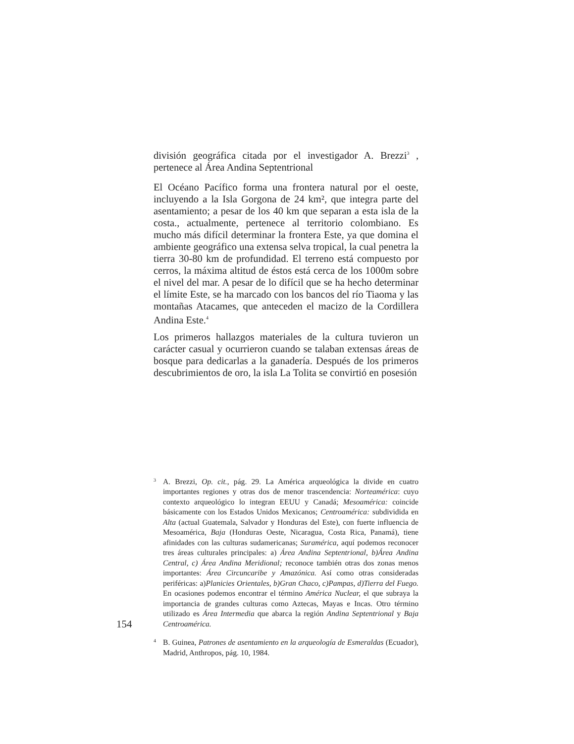división geográfica citada por el investigador A. Brezzi<sup>3</sup> , pertenece al Área Andina Septentrional
El Océano Pacífico forma una frontera natural por el oeste, incluyendo a la Isla Gorgona de 24 km², que integra parte del asentamiento; a pesar de los 40 km que separan a esta isla de la costa., actualmente, pertenece al territorio colombiano. Es mucho más difícil determinar la frontera Este, ya que domina el ambiente geográfico una extensa selva tropical, la cual penetra la tierra 30-80 km de profundidad. El terreno está compuesto por cerros, la máxima altitud de éstos está cerca de los 1000m sobre el nivel del mar. A pesar de lo difícil que se ha hecho determinar el límite Este, se ha marcado con los bancos del río Tiaoma y las montañas Atacames, que anteceden el macizo de la Cordillera Andina Este.<sup>4</sup>
Los primeros hallazgos materiales de la cultura tuvieron un carácter casual y ocurrieron cuando se talaban extensas áreas de bosque para dedicarlas a la ganadería. Después de los primeros descubrimientos de oro, la isla La Tolita se convirtió en posesión
3 A. Brezzi, Op. cit., pág. 29. La América arqueológica la divide en cuatro importantes regiones y otras dos de menor trascendencia: Norteamérica: cuyo contexto arqueológico lo integran EEUU y Canadá; Mesoamérica: coincide básicamente con los Estados Unidos Mexicanos; Centroamérica: subdividida en Alta (actual Guatemala, Salvador y Honduras del Este), con fuerte influencia de Mesoamérica, Baja (Honduras Oeste, Nicaragua, Costa Rica, Panamá), tiene afinidades con las culturas sudamericanas; Suramérica, aquí podemos reconocer tres áreas culturales principales: a) Área Andina Septentrional, b)Área Andina Central, c) Área Andina Meridional; reconoce también otras dos zonas menos importantes: Área Circuncaribe y Amazónica. Así como otras consideradas periféricas: a)Planicies Orientales, b)Gran Chaco, c)Pampas, d)Tierra del Fuego. En ocasiones podemos encontrar el término América Nuclear, el que subraya la importancia de grandes culturas como Aztecas, Mayas e Incas. Otro término utilizado es Área Intermedia que abarca la región Andina Septentrional y Baja Centroamérica.
154
4 B. Guinea, Patrones de asentamiento en la arqueología de Esmeraldas (Ecuador), Madrid, Anthropos, pág. 10, 1984.